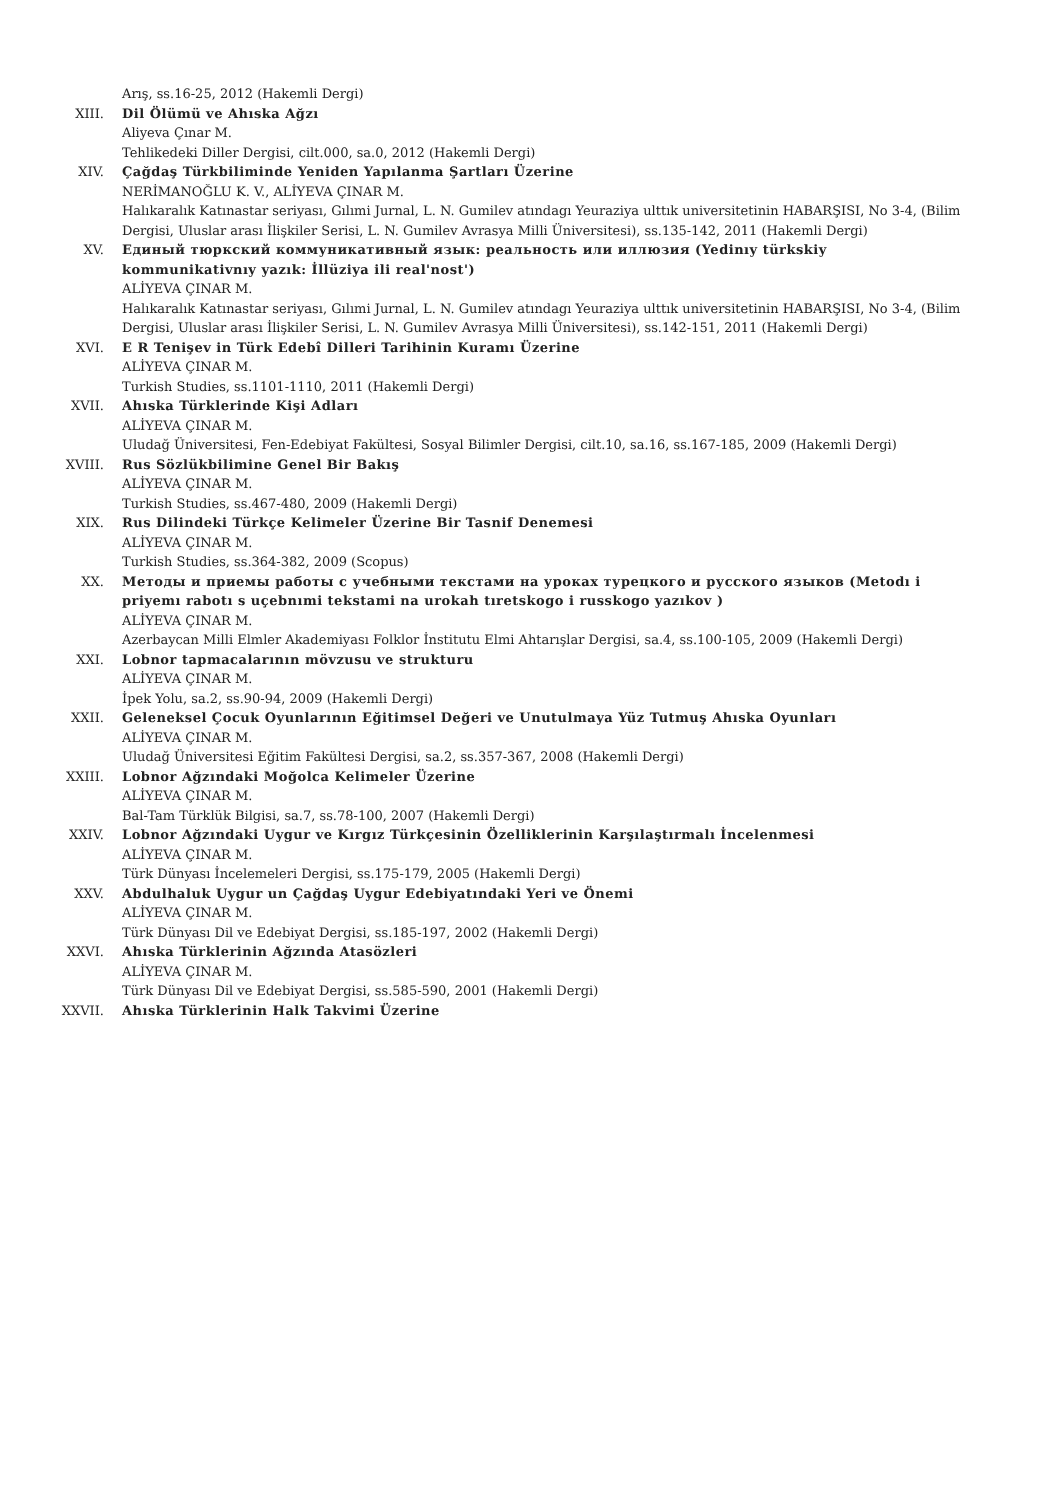Arış, ss.16-25, 2012 (Hakemli Dergi)
XIII. Dil Ölümü ve Ahıska Ağzı
Aliyeva Çınar M.
Tehlikedeki Diller Dergisi, cilt.000, sa.0, 2012 (Hakemli Dergi)
XIV. Çağdaş Türkbiliminde Yeniden Yapılanma Şartları Üzerine
NERİMANOĞLU K. V., ALİYEVA ÇINAR M.
Halıkaralık Katınastar seriyası, Gılımi Jurnal, L. N. Gumilev atındagı Yeuraziya ulttık universitetinin HABARŞISI, No 3-4, (Bilim Dergisi, Uluslar arası İlişkiler Serisi, L. N. Gumilev Avrasya Milli Üniversitesi), ss.135-142, 2011 (Hakemli Dergi)
XV. Единый тюркский коммуникативный язык: реальность или иллюзия (Yedinıy türkskiy kommunikativnıy yazık: İllüziya ili real'nost')
ALİYEVA ÇINAR M.
Halıkaralık Katınastar seriyası, Gılımi Jurnal, L. N. Gumilev atındagı Yeuraziya ulttık universitetinin HABARŞISI, No 3-4, (Bilim Dergisi, Uluslar arası İlişkiler Serisi, L. N. Gumilev Avrasya Milli Üniversitesi), ss.142-151, 2011 (Hakemli Dergi)
XVI. E R Tenişev in Türk Edebî Dilleri Tarihinin Kuramı Üzerine
ALİYEVA ÇINAR M.
Turkish Studies, ss.1101-1110, 2011 (Hakemli Dergi)
XVII. Ahıska Türklerinde Kişi Adları
ALİYEVA ÇINAR M.
Uludağ Üniversitesi, Fen-Edebiyat Fakültesi, Sosyal Bilimler Dergisi, cilt.10, sa.16, ss.167-185, 2009 (Hakemli Dergi)
XVIII. Rus Sözlükbilimine Genel Bir Bakış
ALİYEVA ÇINAR M.
Turkish Studies, ss.467-480, 2009 (Hakemli Dergi)
XIX. Rus Dilindeki Türkçe Kelimeler Üzerine Bir Tasnif Denemesi
ALİYEVA ÇINAR M.
Turkish Studies, ss.364-382, 2009 (Scopus)
XX. Методы и приемы работы с учебными текстами на уроках турецкого и русского языков (Metodı i priyemı rabotı s uçebnımi tekstami na urokah tıretskogo i russkogo yazıkov )
ALİYEVA ÇINAR M.
Azerbaycan Milli Elmler Akademiyası Folklor İnstitutu Elmi Ahtarışlar Dergisi, sa.4, ss.100-105, 2009 (Hakemli Dergi)
XXI. Lobnor tapmacalarının mövzusu ve strukturu
ALİYEVA ÇINAR M.
İpek Yolu, sa.2, ss.90-94, 2009 (Hakemli Dergi)
XXII. Geleneksel Çocuk Oyunlarının Eğitimsel Değeri ve Unutulmaya Yüz Tutmuş Ahıska Oyunları
ALİYEVA ÇINAR M.
Uludağ Üniversitesi Eğitim Fakültesi Dergisi, sa.2, ss.357-367, 2008 (Hakemli Dergi)
XXIII. Lobnor Ağzındaki Moğolca Kelimeler Üzerine
ALİYEVA ÇINAR M.
Bal-Tam Türklük Bilgisi, sa.7, ss.78-100, 2007 (Hakemli Dergi)
XXIV. Lobnor Ağzındaki Uygur ve Kırgız Türkçesinin Özelliklerinin Karşılaştırmalı İncelenmesi
ALİYEVA ÇINAR M.
Türk Dünyası İncelemeleri Dergisi, ss.175-179, 2005 (Hakemli Dergi)
XXV. Abdulhaluk Uygur un Çağdaş Uygur Edebiyatındaki Yeri ve Önemi
ALİYEVA ÇINAR M.
Türk Dünyası Dil ve Edebiyat Dergisi, ss.185-197, 2002 (Hakemli Dergi)
XXVI. Ahıska Türklerinin Ağzında Atasözleri
ALİYEVA ÇINAR M.
Türk Dünyası Dil ve Edebiyat Dergisi, ss.585-590, 2001 (Hakemli Dergi)
XXVII. Ahıska Türklerinin Halk Takvimi Üzerine